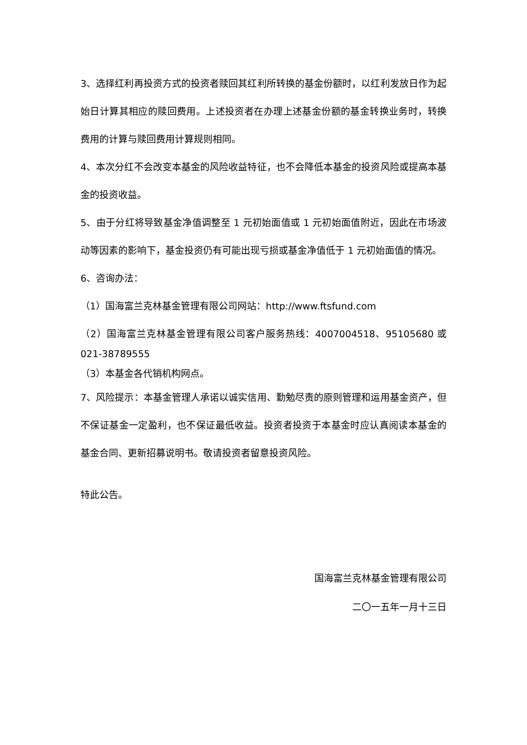3、选择红利再投资方式的投资者赎回其红利所转换的基金份额时，以红利发放日作为起始日计算其相应的赎回费用。上述投资者在办理上述基金份额的基金转换业务时，转换费用的计算与赎回费用计算规则相同。
4、本次分红不会改变本基金的风险收益特征，也不会降低本基金的投资风险或提高本基金的投资收益。
5、由于分红将导致基金净值调整至 1 元初始面值或 1 元初始面值附近，因此在市场波动等因素的影响下，基金投资仍有可能出现亏损或基金净值低于 1 元初始面值的情况。
6、咨询办法：
（1）国海富兰克林基金管理有限公司网站：http://www.ftsfund.com
（2）国海富兰克林基金管理有限公司客户服务热线：4007004518、95105680 或 021-38789555
（3）本基金各代销机构网点。
7、风险提示：本基金管理人承诺以诚实信用、勤勉尽责的原则管理和运用基金资产，但不保证基金一定盈利，也不保证最低收益。投资者投资于本基金时应认真阅读本基金的基金合同、更新招募说明书。敬请投资者留意投资风险。
特此公告。
国海富兰克林基金管理有限公司
二〇一五年一月十三日